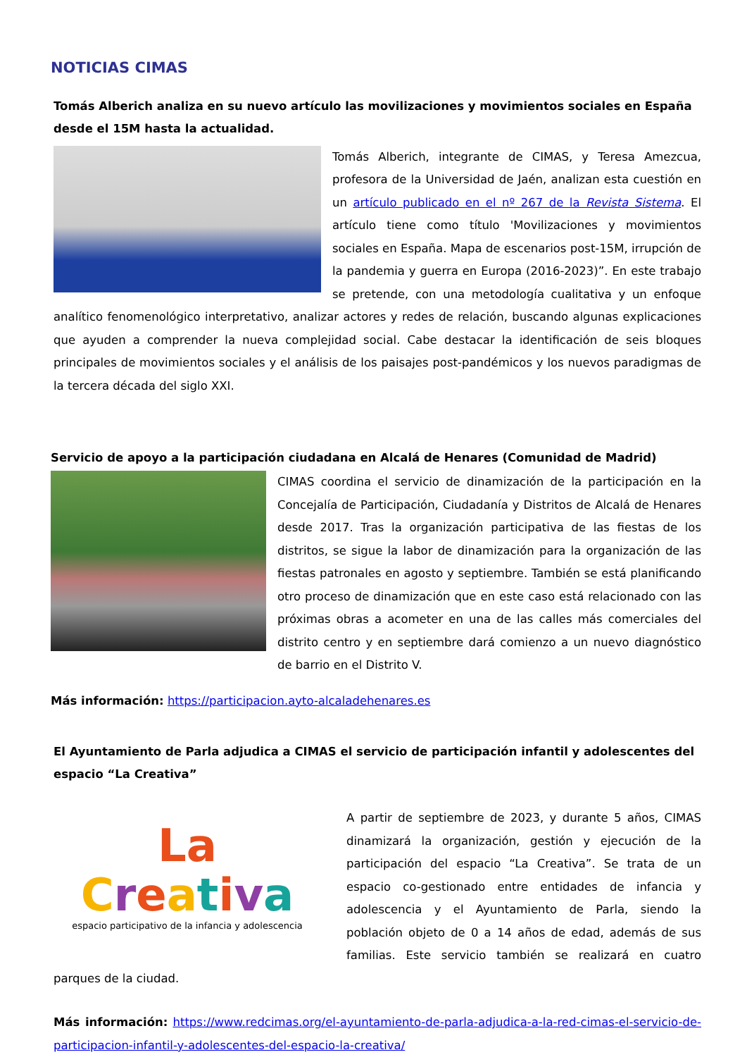NOTICIAS CIMAS
Tomás Alberich analiza en su nuevo artículo las movilizaciones y movimientos sociales en España desde el 15M hasta la actualidad.
Tomás Alberich, integrante de CIMAS, y Teresa Amezcua, profesora de la Universidad de Jaén, analizan esta cuestión en un artículo publicado en el nº 267 de la Revista Sistema. El artículo tiene como título 'Movilizaciones y movimientos sociales en España. Mapa de escenarios post-15M, irrupción de la pandemia y guerra en Europa (2016-2023)”. En este trabajo se pretende, con una metodología cualitativa y un enfoque analítico fenomenológico interpretativo, analizar actores y redes de relación, buscando algunas explicaciones que ayuden a comprender la nueva complejidad social. Cabe destacar la identificación de seis bloques principales de movimientos sociales y el análisis de los paisajes post-pandémicos y los nuevos paradigmas de la tercera década del siglo XXI.
Servicio de apoyo a la participación ciudadana en Alcalá de Henares (Comunidad de Madrid)
CIMAS coordina el servicio de dinamización de la participación en la Concejalía de Participación, Ciudadanía y Distritos de Alcalá de Henares desde 2017. Tras la organización participativa de las fiestas de los distritos, se sigue la labor de dinamización para la organización de las fiestas patronales en agosto y septiembre. También se está planificando otro proceso de dinamización que en este caso está relacionado con las próximas obras a acometer en una de las calles más comerciales del distrito centro y en septiembre dará comienzo a un nuevo diagnóstico de barrio en el Distrito V.
Más información: https://participacion.ayto-alcaladehenares.es
El Ayuntamiento de Parla adjudica a CIMAS el servicio de participación infantil y adolescentes del espacio “La Creativa”
La
Creativa
espacio participativo de la infancia y adolescencia
A partir de septiembre de 2023, y durante 5 años, CIMAS dinamizará la organización, gestión y ejecución de la participación del espacio “La Creativa”. Se trata de un espacio co-gestionado entre entidades de infancia y adolescencia y el Ayuntamiento de Parla, siendo la población objeto de 0 a 14 años de edad, además de sus familias. Este servicio también se realizará en cuatro parques de la ciudad.
Más información: https://www.redcimas.org/el-ayuntamiento-de-parla-adjudica-a-la-red-cimas-el-servicio-de-participacion-infantil-y-adolescentes-del-espacio-la-creativa/